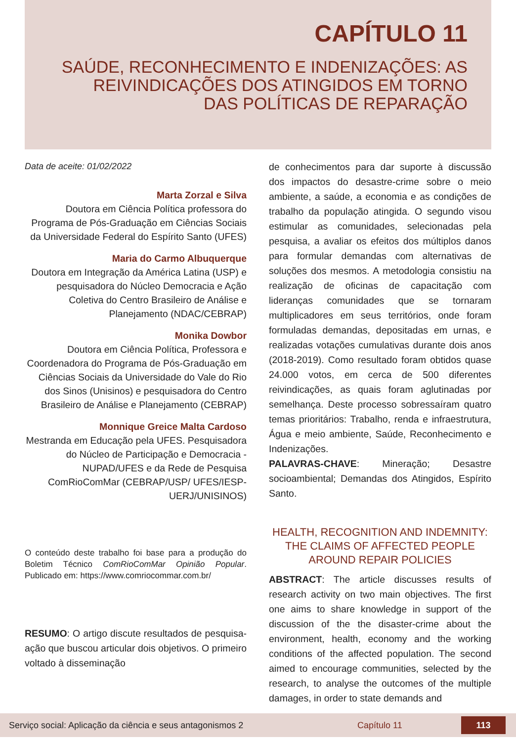CAPÍTULO 11
SAÚDE, RECONHECIMENTO E INDENIZAÇÕES: AS REIVINDICAÇÕES DOS ATINGIDOS EM TORNO DAS POLÍTICAS DE REPARAÇÃO
Data de aceite: 01/02/2022
Marta Zorzal e Silva
Doutora em Ciência Política professora do Programa de Pós-Graduação em Ciências Sociais da Universidade Federal do Espírito Santo (UFES)
Maria do Carmo Albuquerque
Doutora em Integração da América Latina (USP) e pesquisadora do Núcleo Democracia e Ação Coletiva do Centro Brasileiro de Análise e Planejamento (NDAC/CEBRAP)
Monika Dowbor
Doutora em Ciência Política, Professora e Coordenadora do Programa de Pós-Graduação em Ciências Sociais da Universidade do Vale do Rio dos Sinos (Unisinos) e pesquisadora do Centro Brasileiro de Análise e Planejamento (CEBRAP)
Monnique Greice Malta Cardoso
Mestranda em Educação pela UFES. Pesquisadora do Núcleo de Participação e Democracia - NUPAD/UFES e da Rede de Pesquisa ComRioComMar (CEBRAP/USP/ UFES/IESP-UERJ/UNISINOS)
O conteúdo deste trabalho foi base para a produção do Boletim Técnico ComRioComMar Opinião Popular. Publicado em: https://www.comriocommar.com.br/
RESUMO: O artigo discute resultados de pesquisa-ação que buscou articular dois objetivos. O primeiro voltado à disseminação
de conhecimentos para dar suporte à discussão dos impactos do desastre-crime sobre o meio ambiente, a saúde, a economia e as condições de trabalho da população atingida. O segundo visou estimular as comunidades, selecionadas pela pesquisa, a avaliar os efeitos dos múltiplos danos para formular demandas com alternativas de soluções dos mesmos. A metodologia consistiu na realização de oficinas de capacitação com lideranças comunidades que se tornaram multiplicadores em seus territórios, onde foram formuladas demandas, depositadas em urnas, e realizadas votações cumulativas durante dois anos (2018-2019). Como resultado foram obtidos quase 24.000 votos, em cerca de 500 diferentes reivindicações, as quais foram aglutinadas por semelhança. Deste processo sobressaíram quatro temas prioritários: Trabalho, renda e infraestrutura, Água e meio ambiente, Saúde, Reconhecimento e Indenizações.
PALAVRAS-CHAVE: Mineração; Desastre socioambiental; Demandas dos Atingidos, Espírito Santo.
HEALTH, RECOGNITION AND INDEMNITY: THE CLAIMS OF AFFECTED PEOPLE AROUND REPAIR POLICIES
ABSTRACT: The article discusses results of research activity on two main objectives. The first one aims to share knowledge in support of the discussion of the the disaster-crime about the environment, health, economy and the working conditions of the affected population. The second aimed to encourage communities, selected by the research, to analyse the outcomes of the multiple damages, in order to state demands and
Serviço social: Aplicação da ciência e seus antagonismos 2 Capítulo 11 113